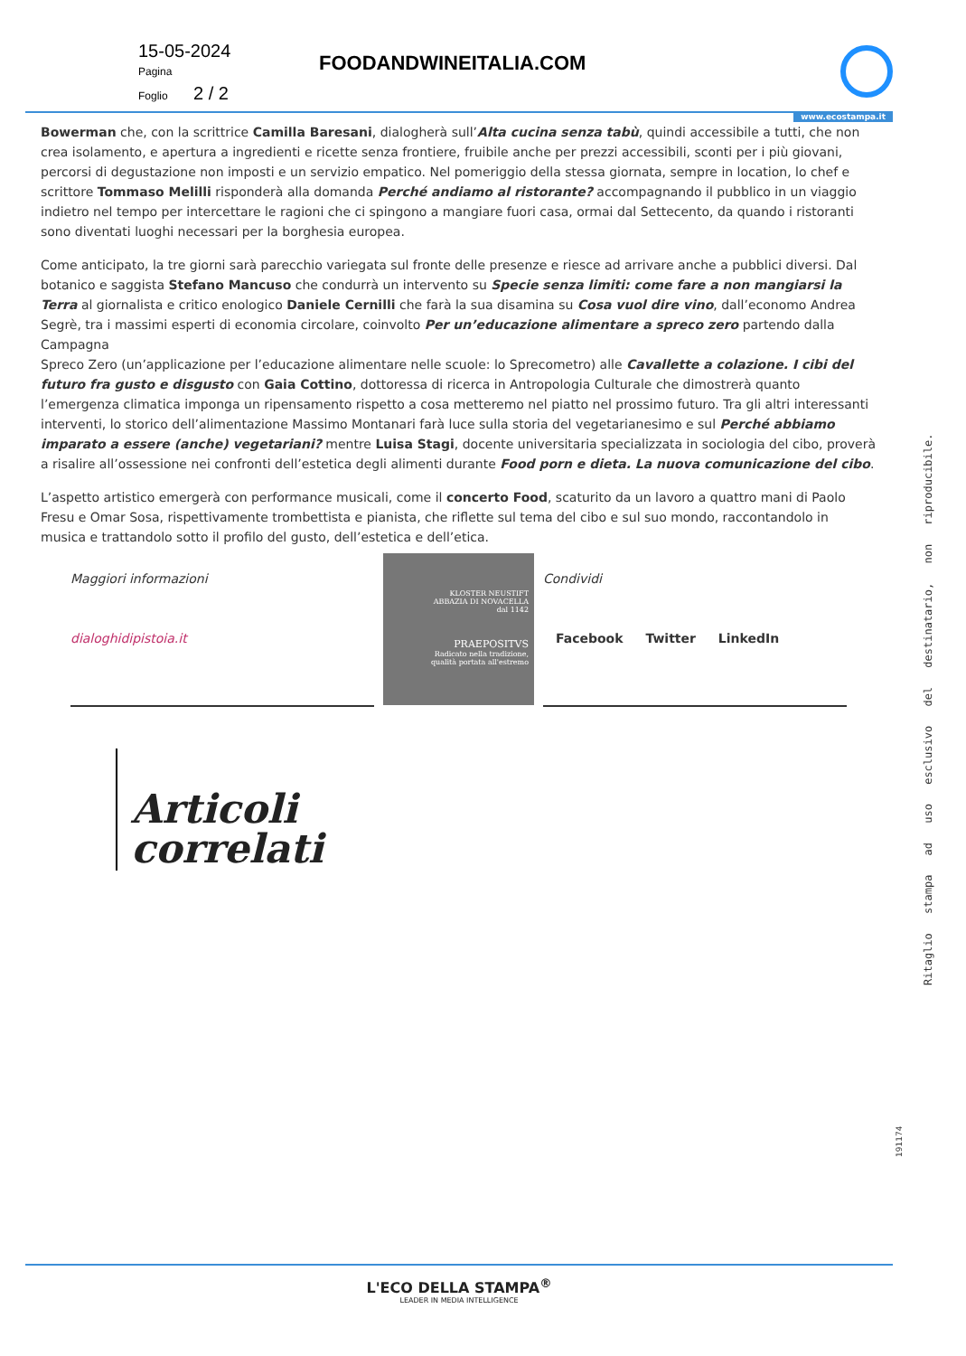15-05-2024
Pagina
Foglio 2 / 2
FOODANDWINEITALIA.COM
www.ecostampa.it
Bowerman che, con la scrittrice Camilla Baresani, dialogherà sull’Alta cucina senza tabù, quindi accessibile a tutti, che non crea isolamento, e apertura a ingredienti e ricette senza frontiere, fruibile anche per prezzi accessibili, sconti per i più giovani, percorsi di degustazione non imposti e un servizio empatico. Nel pomeriggio della stessa giornata, sempre in location, lo chef e scrittore Tommaso Melilli risponderà alla domanda Perché andiamo al ristorante? accompagnando il pubblico in un viaggio indietro nel tempo per intercettare le ragioni che ci spingono a mangiare fuori casa, ormai dal Settecento, da quando i ristoranti sono diventati luoghi necessari per la borghesia europea.
Come anticipato, la tre giorni sarà parecchio variegata sul fronte delle presenze e riesce ad arrivare anche a pubblici diversi. Dal botanico e saggista Stefano Mancuso che condurrà un intervento su Specie senza limiti: come fare a non mangiarsi la Terra al giornalista e critico enologico Daniele Cernilli che farà la sua disamina su Cosa vuol dire vino, dall’economo Andrea Segrè, tra i massimi esperti di economia circolare, coinvolto Per un’educazione alimentare a spreco zero partendo dalla Campagna
Spreco Zero (un’applicazione per l’educazione alimentare nelle scuole: lo Sprecometro) alle Cavallette a colazione. I cibi del futuro fra gusto e disgusto con Gaia Cottino, dottoressa di ricerca in Antropologia Culturale che dimostrerà quanto l’emergenza climatica imponga un ripensamento rispetto a cosa metteremo nel piatto nel prossimo futuro. Tra gli altri interessanti interventi, lo storico dell’alimentazione Massimo Montanari farà luce sulla storia del vegetarianesimo e sul Perché abbiamo imparato a essere (anche) vegetariani? mentre Luisa Stagi, docente universitaria specializzata in sociologia del cibo, proverà a risalire all’ossessione nei confronti dell’estetica degli alimenti durante Food porn e dieta. La nuova comunicazione del cibo.
L’aspetto artistico emergerà con performance musicali, come il concerto Food, scaturito da un lavoro a quattro mani di Paolo Fresu e Omar Sosa, rispettivamente trombettista e pianista, che riflette sul tema del cibo e sul suo mondo, raccontandolo in musica e trattandolo sotto il profilo del gusto, dell’estetica e dell’etica.
Maggiori informazioni
dialoghidipistoia.it
KLOSTER NEUSTIFT
ABBAZIA DI NOVACELLA
dal 1142
PRAEPOSITVS
Radicato nella tradizione,
qualità portata all'estremo
Condividi
Facebook Twitter LinkedIn
Articoli
correlati
Ritaglio stampa ad uso esclusivo del destinatario, non riproducibile.
191174
L'ECO DELLA STAMPA<sup>®</sup>
LEADER IN MEDIA INTELLIGENCE